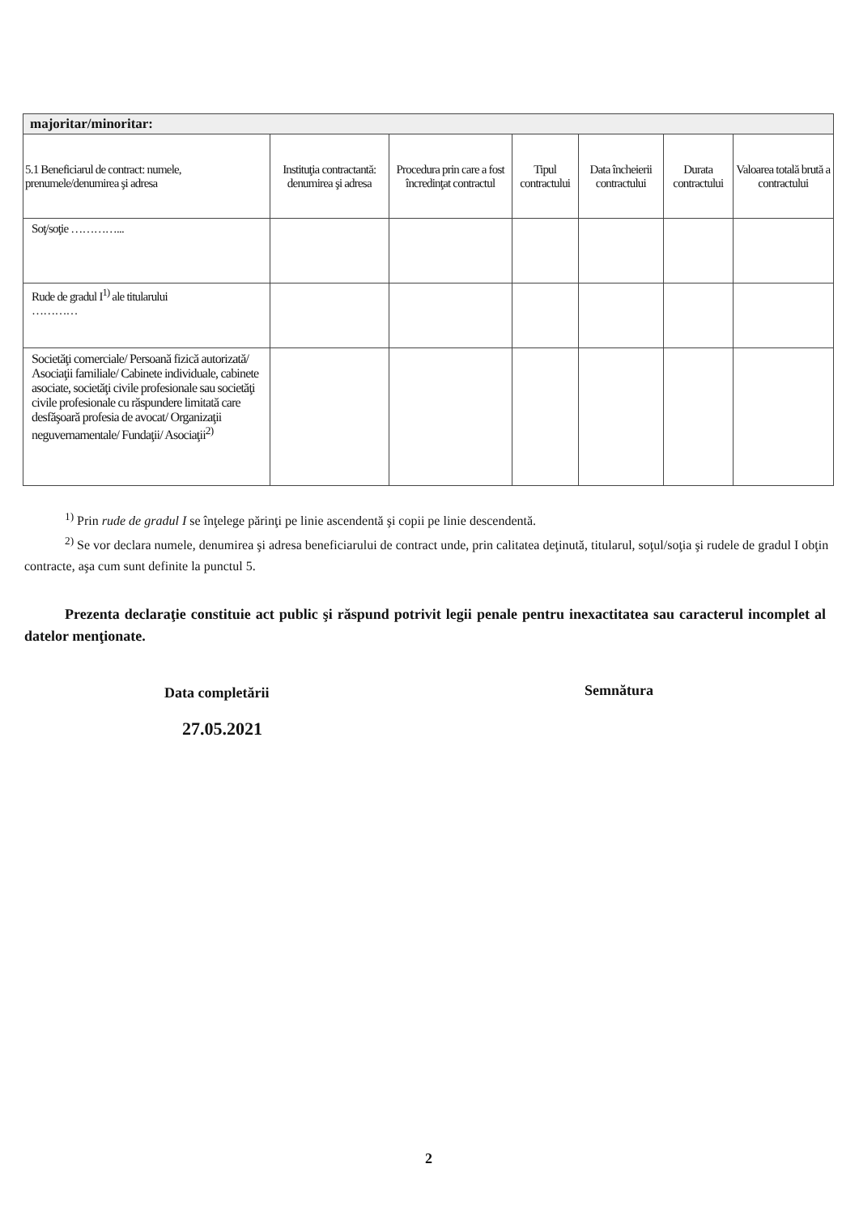| majoritar/minoritar: | | | | | | |
| --- | --- | --- | --- | --- | --- | --- |
| 5.1 Beneficiarul de contract: numele, prenumele/denumirea şi adresa | Instituţia contractantă: denumirea şi adresa | Procedura prin care a fost încredinţat contractul | Tipul contractului | Data încheierii contractului | Durata contractului | Valoarea totală brută a contractului |
| Soţ/soţie …………... | | | | | | |
| Rude de gradul I<sup>1)</sup> ale titularului ………… | | | | | | |
| Societăţi comerciale/ Persoană fizică autorizată/ Asociaţii familiale/ Cabinete individuale, cabinete asociate, societăţi civile profesionale sau societăţi civile profesionale cu răspundere limitată care desfăşoară profesia de avocat/ Organizaţii neguvernamentale/ Fundaţii/ Asociaţii<sup>2)</sup> | | | | | | |
<sup>1)</sup> Prin rude de gradul I se înţelege părinţi pe linie ascendentă şi copii pe linie descendentă.
<sup>2)</sup> Se vor declara numele, denumirea şi adresa beneficiarului de contract unde, prin calitatea deţinută, titularul, soţul/soţia şi rudele de gradul I obţin contracte, aşa cum sunt definite la punctul 5.
Prezenta declaraţie constituie act public şi răspund potrivit legii penale pentru inexactitatea sau caracterul incomplet al datelor menţionate.
Data completării
27.05.2021
Semnătura
2